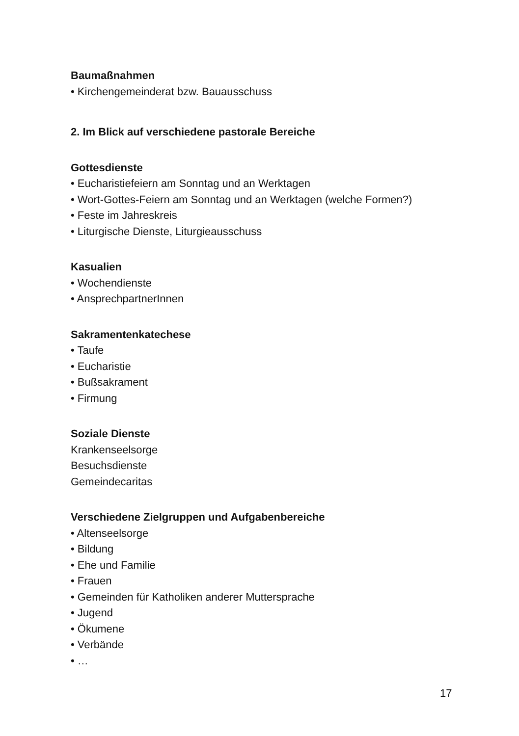Baumaßnahmen
• Kirchengemeinderat bzw. Bauausschuss
2. Im Blick auf verschiedene pastorale Bereiche
Gottesdienste
• Eucharistiefeiern am Sonntag und an Werktagen
• Wort-Gottes-Feiern am Sonntag und an Werktagen (welche Formen?)
• Feste im Jahreskreis
• Liturgische Dienste, Liturgieausschuss
Kasualien
• Wochendienste
• AnsprechpartnerInnen
Sakramentenkatechese
• Taufe
• Eucharistie
• Bußsakrament
• Firmung
Soziale Dienste
Krankenseelsorge
Besuchsdienste
Gemeindecaritas
Verschiedene Zielgruppen und Aufgabenbereiche
• Altenseelsorge
• Bildung
• Ehe und Familie
• Frauen
• Gemeinden für Katholiken anderer Muttersprache
• Jugend
• Ökumene
• Verbände
• …
17